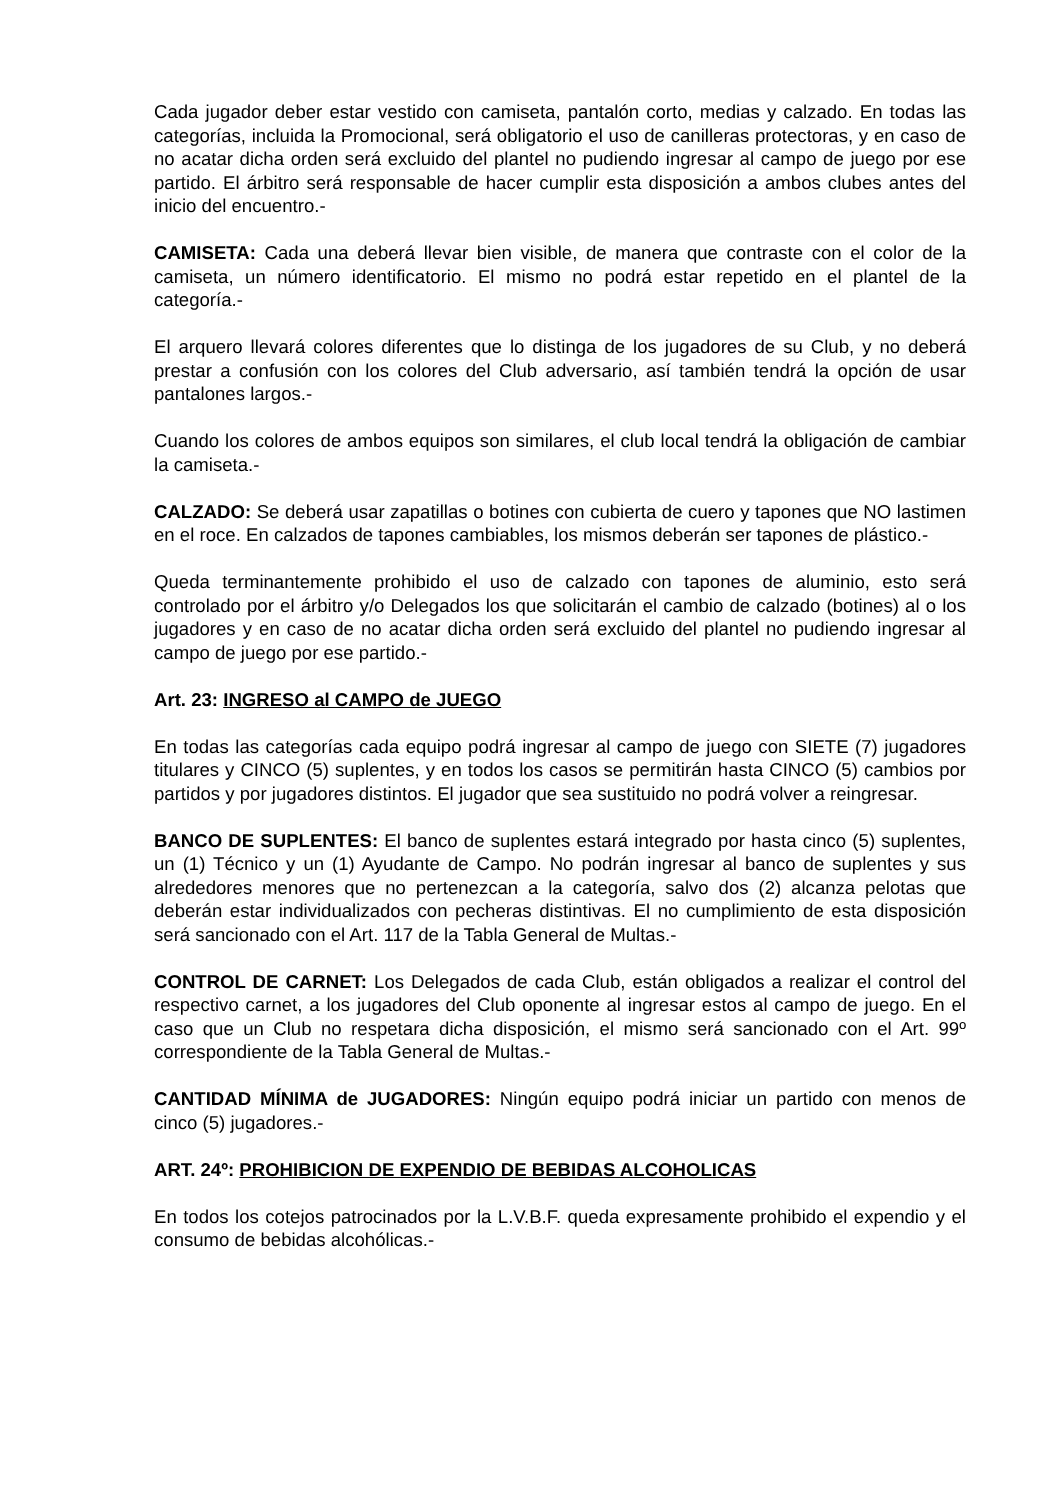Cada jugador deber estar vestido con camiseta, pantalón corto, medias y calzado. En todas las categorías, incluida la Promocional, será obligatorio el uso de canilleras protectoras, y en caso de no acatar dicha orden será excluido del plantel no pudiendo ingresar al campo de juego por ese partido. El árbitro será responsable de hacer cumplir esta disposición a ambos clubes antes del inicio del encuentro.-
CAMISETA: Cada una deberá llevar bien visible, de manera que contraste con el color de la camiseta, un número identificatorio. El mismo no podrá estar repetido en el plantel de la categoría.-
El arquero llevará colores diferentes que lo distinga de los jugadores de su Club, y no deberá prestar a confusión con los colores del Club adversario, así también tendrá la opción de usar pantalones largos.-
Cuando los colores de ambos equipos son similares, el club local tendrá la obligación de cambiar la camiseta.-
CALZADO: Se deberá usar zapatillas o botines con cubierta de cuero y tapones que NO lastimen en el roce. En calzados de tapones cambiables, los mismos deberán ser tapones de plástico.-
Queda terminantemente prohibido el uso de calzado con tapones de aluminio, esto será controlado por el árbitro y/o Delegados los que solicitarán el cambio de calzado (botines) al o los jugadores y en caso de no acatar dicha orden será excluido del plantel no pudiendo ingresar al campo de juego por ese partido.-
Art. 23: INGRESO al CAMPO de JUEGO
En todas las categorías cada equipo podrá ingresar al campo de juego con SIETE (7) jugadores titulares y CINCO (5) suplentes, y en todos los casos se permitirán hasta CINCO (5) cambios por partidos y por jugadores distintos. El jugador que sea sustituido no podrá volver a reingresar.
BANCO DE SUPLENTES: El banco de suplentes estará integrado por hasta cinco (5) suplentes, un (1) Técnico y un (1) Ayudante de Campo. No podrán ingresar al banco de suplentes y sus alrededores menores que no pertenezcan a la categoría, salvo dos (2) alcanza pelotas que deberán estar individualizados con pecheras distintivas. El no cumplimiento de esta disposición será sancionado con el Art. 117 de la Tabla General de Multas.-
CONTROL DE CARNET: Los Delegados de cada Club, están obligados a realizar el control del respectivo carnet, a los jugadores del Club oponente al ingresar estos al campo de juego. En el caso que un Club no respetara dicha disposición, el mismo será sancionado con el Art. 99º correspondiente de la Tabla General de Multas.-
CANTIDAD MÍNIMA de JUGADORES: Ningún equipo podrá iniciar un partido con menos de cinco (5) jugadores.-
ART. 24º: PROHIBICION DE EXPENDIO DE BEBIDAS ALCOHOLICAS
En todos los cotejos patrocinados por la L.V.B.F. queda expresamente prohibido el expendio y el consumo de bebidas alcohólicas.-